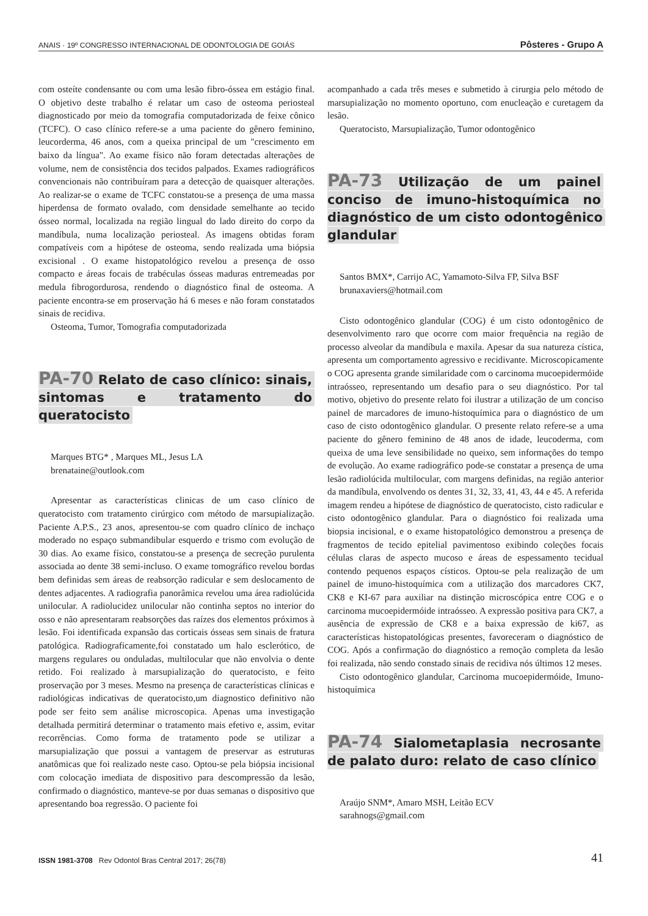ANAIS · 19º CONGRESSO INTERNACIONAL DE ODONTOLOGIA DE GOIÁS Pôsteres - Grupo A
com osteíte condensante ou com uma lesão fibro-óssea em estágio final. O objetivo deste trabalho é relatar um caso de osteoma periosteal diagnosticado por meio da tomografia computadorizada de feixe cônico (TCFC). O caso clínico refere-se a uma paciente do gênero feminino, leucorderma, 46 anos, com a queixa principal de um "crescimento em baixo da língua". Ao exame físico não foram detectadas alterações de volume, nem de consistência dos tecidos palpados. Exames radiográficos convencionais não contribuíram para a detecção de quaisquer alterações. Ao realizar-se o exame de TCFC constatou-se a presença de uma massa hiperdensa de formato ovalado, com densidade semelhante ao tecido ósseo normal, localizada na região lingual do lado direito do corpo da mandíbula, numa localização periosteal. As imagens obtidas foram compatíveis com a hipótese de osteoma, sendo realizada uma biópsia excisional . O exame histopatológico revelou a presença de osso compacto e áreas focais de trabéculas ósseas maduras entremeadas por medula fibrogordurosa, rendendo o diagnóstico final de osteoma. A paciente encontra-se em proservação há 6 meses e não foram constatados sinais de recidiva.
Osteoma, Tumor, Tomografia computadorizada
PA-70 Relato de caso clínico: sinais, sintomas e tratamento do queratocisto
Marques BTG* , Marques ML, Jesus LA
brenataine@outlook.com
Apresentar as características clinicas de um caso clínico de queratocisto com tratamento cirúrgico com método de marsupialização. Paciente A.P.S., 23 anos, apresentou-se com quadro clínico de inchaço moderado no espaço submandibular esquerdo e trismo com evolução de 30 dias. Ao exame físico, constatou-se a presença de secreção purulenta associada ao dente 38 semi-incluso. O exame tomográfico revelou bordas bem definidas sem áreas de reabsorção radicular e sem deslocamento de dentes adjacentes. A radiografia panorâmica revelou uma área radiolúcida unilocular. A radiolucidez unilocular não continha septos no interior do osso e não apresentaram reabsorções das raízes dos elementos próximos à lesão. Foi identificada expansão das corticais ósseas sem sinais de fratura patológica. Radiograficamente,foi constatado um halo esclerótico, de margens regulares ou onduladas, multilocular que não envolvia o dente retido. Foi realizado à marsupialização do queratocisto, e feito proservação por 3 meses. Mesmo na presença de características clínicas e radiológicas indicativas de queratocisto,um diagnostico definitivo não pode ser feito sem análise microscopica. Apenas uma investigação detalhada permitirá determinar o tratamento mais efetivo e, assim, evitar recorrências. Como forma de tratamento pode se utilizar a marsupialização que possui a vantagem de preservar as estruturas anatômicas que foi realizado neste caso. Optou-se pela biópsia incisional com colocação imediata de dispositivo para descompressão da lesão, confirmado o diagnóstico, manteve-se por duas semanas o dispositivo que apresentando boa regressão. O paciente foi
acompanhado a cada três meses e submetido à cirurgia pelo método de marsupialização no momento oportuno, com enucleação e curetagem da lesão.
Queratocisto, Marsupialização, Tumor odontogênico
PA-73 Utilização de um painel conciso de imuno-histoquímica no diagnóstico de um cisto odontogênico glandular
Santos BMX*, Carrijo AC, Yamamoto-Silva FP, Silva BSF
brunaxaviers@hotmail.com
Cisto odontogênico glandular (COG) é um cisto odontogênico de desenvolvimento raro que ocorre com maior frequência na região de processo alveolar da mandíbula e maxila. Apesar da sua natureza cística, apresenta um comportamento agressivo e recidivante. Microscopicamente o COG apresenta grande similaridade com o carcinoma mucoepidermóide intraósseo, representando um desafio para o seu diagnóstico. Por tal motivo, objetivo do presente relato foi ilustrar a utilização de um conciso painel de marcadores de imuno-histoquímica para o diagnóstico de um caso de cisto odontogênico glandular. O presente relato refere-se a uma paciente do gênero feminino de 48 anos de idade, leucoderma, com queixa de uma leve sensibilidade no queixo, sem informações do tempo de evolução. Ao exame radiográfico pode-se constatar a presença de uma lesão radiolúcida multilocular, com margens definidas, na região anterior da mandíbula, envolvendo os dentes 31, 32, 33, 41, 43, 44 e 45. A referida imagem rendeu a hipótese de diagnóstico de queratocisto, cisto radicular e cisto odontogênico glandular. Para o diagnóstico foi realizada uma biopsia incisional, e o exame histopatológico demonstrou a presença de fragmentos de tecido epitelial pavimentoso exibindo coleções focais células claras de aspecto mucoso e áreas de espessamento tecidual contendo pequenos espaços císticos. Optou-se pela realização de um painel de imuno-histoquímica com a utilização dos marcadores CK7, CK8 e KI-67 para auxiliar na distinção microscópica entre COG e o carcinoma mucoepidermóide intraósseo. A expressão positiva para CK7, a ausência de expressão de CK8 e a baixa expressão de ki67, as características histopatológicas presentes, favoreceram o diagnóstico de COG. Após a confirmação do diagnóstico a remoção completa da lesão foi realizada, não sendo constado sinais de recidiva nós últimos 12 meses.
Cisto odontogênico glandular, Carcinoma mucoepidermóide, Imuno-histoquímica
PA-74 Sialometaplasia necrosante de palato duro: relato de caso clínico
Araújo SNM*, Amaro MSH, Leitão ECV
sarahnogs@gmail.com
ISSN 1981-3708 Rev Odontol Bras Central 2017; 26(78) 41